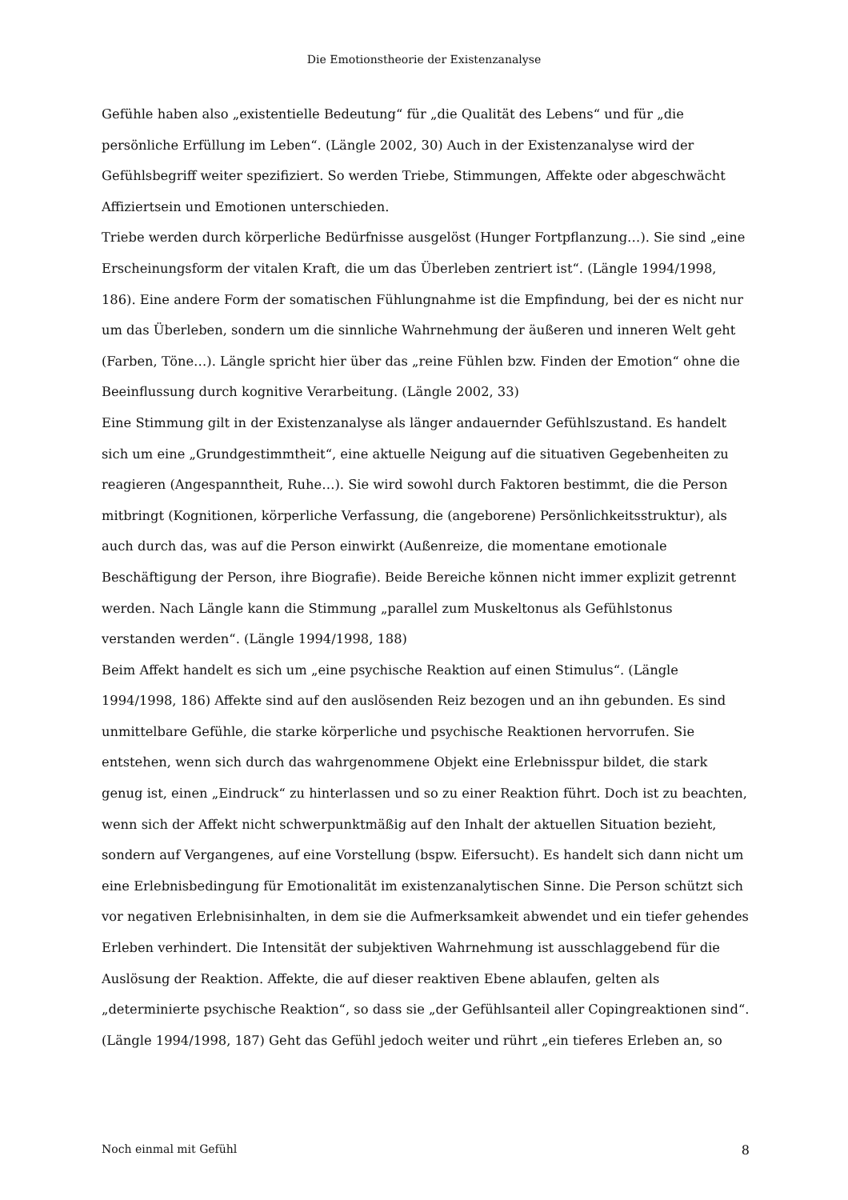Die Emotionstheorie der Existenzanalyse
Gefühle haben also „existentielle Bedeutung“ für „die Qualität des Lebens“ und für „die persönliche Erfüllung im Leben“. (Längle 2002, 30) Auch in der Existenzanalyse wird der Gefühlsbegriff weiter spezifiziert. So werden Triebe, Stimmungen, Affekte oder abgeschwächt Affiziertsein und Emotionen unterschieden.
Triebe werden durch körperliche Bedürfnisse ausgelöst (Hunger Fortpflanzung…). Sie sind „eine Erscheinungsform der vitalen Kraft, die um das Überleben zentriert ist“. (Längle 1994/1998, 186). Eine andere Form der somatischen Fühlungnahme ist die Empfindung, bei der es nicht nur um das Überleben, sondern um die sinnliche Wahrnehmung der äußeren und inneren Welt geht (Farben, Töne…). Längle spricht hier über das „reine Fühlen bzw. Finden der Emotion“ ohne die Beeinflussung durch kognitive Verarbeitung. (Längle 2002, 33)
Eine Stimmung gilt in der Existenzanalyse als länger andauernder Gefühlszustand. Es handelt sich um eine „Grundgestimmtheit“, eine aktuelle Neigung auf die situativen Gegebenheiten zu reagieren (Angespanntheit, Ruhe…). Sie wird sowohl durch Faktoren bestimmt, die die Person mitbringt (Kognitionen, körperliche Verfassung, die (angeborene) Persönlichkeitsstruktur), als auch durch das, was auf die Person einwirkt (Außenreize, die momentane emotionale Beschäftigung der Person, ihre Biografie). Beide Bereiche können nicht immer explizit getrennt werden. Nach Längle kann die Stimmung „parallel zum Muskeltonus als Gefühlstonus verstanden werden“. (Längle 1994/1998, 188)
Beim Affekt handelt es sich um „eine psychische Reaktion auf einen Stimulus“. (Längle 1994/1998, 186) Affekte sind auf den auslösenden Reiz bezogen und an ihn gebunden. Es sind unmittelbare Gefühle, die starke körperliche und psychische Reaktionen hervorrufen. Sie entstehen, wenn sich durch das wahrgenommene Objekt eine Erlebnisspur bildet, die stark genug ist, einen „Eindruck“ zu hinterlassen und so zu einer Reaktion führt. Doch ist zu beachten, wenn sich der Affekt nicht schwerpunktmäßig auf den Inhalt der aktuellen Situation bezieht, sondern auf Vergangenes, auf eine Vorstellung (bspw. Eifersucht). Es handelt sich dann nicht um eine Erlebnisbedingung für Emotionalität im existenzanalytischen Sinne. Die Person schützt sich vor negativen Erlebnisinhalten, in dem sie die Aufmerksamkeit abwendet und ein tiefer gehendes Erleben verhindert. Die Intensität der subjektiven Wahrnehmung ist ausschlaggebend für die Auslösung der Reaktion. Affekte, die auf dieser reaktiven Ebene ablaufen, gelten als „determinierte psychische Reaktion“, so dass sie „der Gefühlsanteil aller Copingreaktionen sind“. (Längle 1994/1998, 187) Geht das Gefühl jedoch weiter und rührt „ein tieferes Erleben an, so
Noch einmal mit Gefühl 8